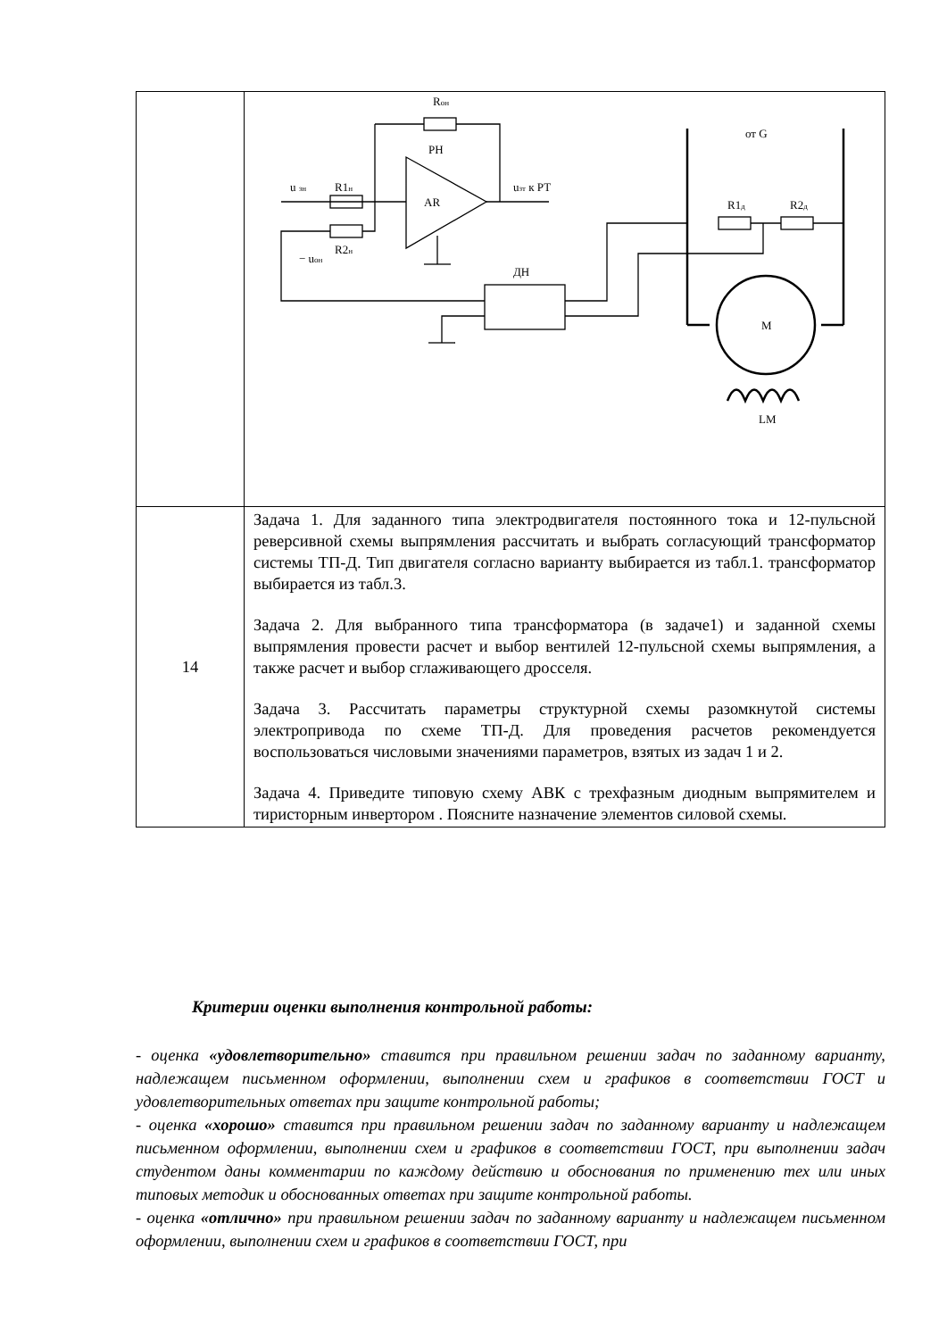| | R он РН AR u зн R1 н u зт к РТ R2 н − u он ДН от G R1 д R2 д M LM |
| 14 | Задача 1. Для заданного типа электродвигателя постоянного тока и 12-пульсной реверсивной схемы выпрямления рассчитать и выбрать согласующий трансформатор системы ТП-Д. Тип двигателя согласно варианту выбирается из табл.1. трансформатор выбирается из табл.3. Задача 2. Для выбранного типа трансформатора (в задаче1) и заданной схемы выпрямления провести расчет и выбор вентилей 12-пульсной схемы выпрямления, а также расчет и выбор сглаживающего дросселя. Задача 3. Рассчитать параметры структурной схемы разомкнутой системы электропривода по схеме ТП-Д. Для проведения расчетов рекомендуется воспользоваться числовыми значениями параметров, взятых из задач 1 и 2. Задача 4. Приведите типовую схему АВК с трехфазным диодным выпрямителем и тиристорным инвертором . Поясните назначение элементов силовой схемы. |
Критерии оценки выполнения контрольной работы:
- оценка «удовлетворительно» ставится при правильном решении задач по заданному варианту, надлежащем письменном оформлении, выполнении схем и графиков в соответствии ГОСТ и удовлетворительных ответах при защите контрольной работы;
- оценка «хорошо» ставится при правильном решении задач по заданному варианту и надлежащем письменном оформлении, выполнении схем и графиков в соответствии ГОСТ, при выполнении задач студентом даны комментарии по каждому действию и обоснования по применению тех или иных типовых методик и обоснованных ответах при защите контрольной работы.
- оценка «отлично» при правильном решении задач по заданному варианту и надлежащем письменном оформлении, выполнении схем и графиков в соответствии ГОСТ, при